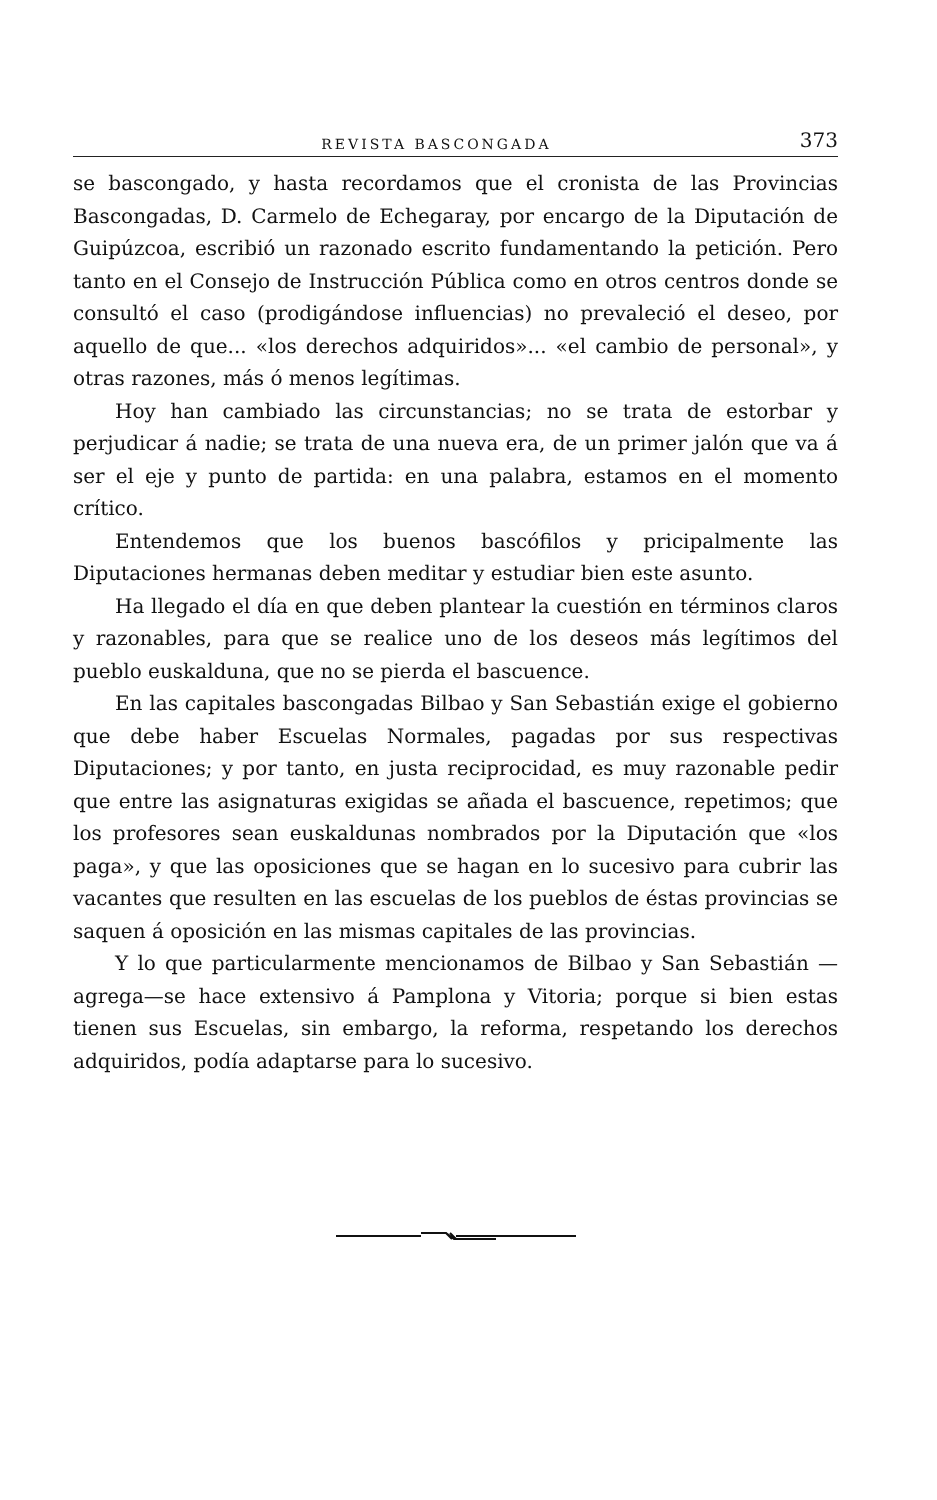REVISTA BASCONGADA 373
se bascongado, y hasta recordamos que el cronista de las Provincias Bascongadas, D. Carmelo de Echegaray, por encargo de la Diputación de Guipúzcoa, escribió un razonado escrito fundamentando la petición. Pero tanto en el Consejo de Instrucción Pública como en otros centros donde se consultó el caso (prodigándose influencias) no prevaleció el deseo, por aquello de que... «los derechos adquiridos»... «el cambio de personal», y otras razones, más ó menos legítimas.
Hoy han cambiado las circunstancias; no se trata de estorbar y perjudicar á nadie; se trata de una nueva era, de un primer jalón que va á ser el eje y punto de partida: en una palabra, estamos en el momento crítico.
Entendemos que los buenos bascófilos y pricipalmente las Diputaciones hermanas deben meditar y estudiar bien este asunto.
Ha llegado el día en que deben plantear la cuestión en términos claros y razonables, para que se realice uno de los deseos más legítimos del pueblo euskalduna, que no se pierda el bascuence.
En las capitales bascongadas Bilbao y San Sebastián exige el gobierno que debe haber Escuelas Normales, pagadas por sus respectivas Diputaciones; y por tanto, en justa reciprocidad, es muy razonable pedir que entre las asignaturas exigidas se añada el bascuence, repetimos; que los profesores sean euskaldunas nombrados por la Diputación que «los paga», y que las oposiciones que se hagan en lo sucesivo para cubrir las vacantes que resulten en las escuelas de los pueblos de éstas provincias se saquen á oposición en las mismas capitales de las provincias.
Y lo que particularmente mencionamos de Bilbao y San Sebastián —agrega—se hace extensivo á Pamplona y Vitoria; porque si bien estas tienen sus Escuelas, sin embargo, la reforma, respetando los derechos adquiridos, podía adaptarse para lo sucesivo.